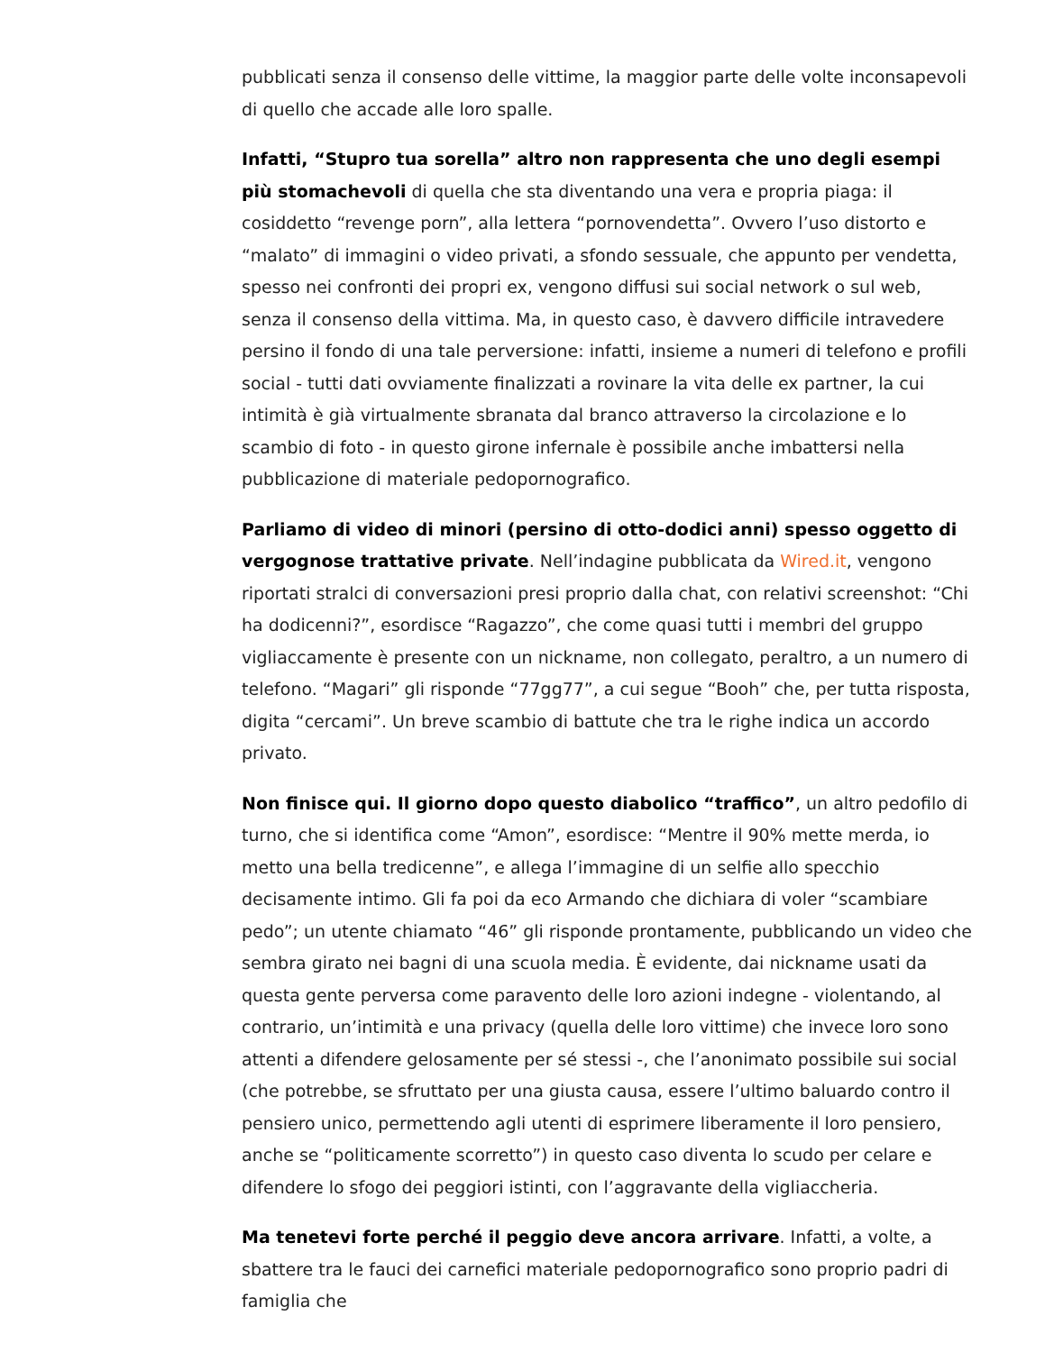pubblicati senza il consenso delle vittime, la maggior parte delle volte inconsapevoli di quello che accade alle loro spalle.
Infatti, “Stupro tua sorella” altro non rappresenta che uno degli esempi più stomachevoli di quella che sta diventando una vera e propria piaga: il cosiddetto “revenge porn”, alla lettera “pornovendetta”. Ovvero l’uso distorto e “malato” di immagini o video privati, a sfondo sessuale, che appunto per vendetta, spesso nei confronti dei propri ex, vengono diffusi sui social network o sul web, senza il consenso della vittima. Ma, in questo caso, è davvero difficile intravedere persino il fondo di una tale perversione: infatti, insieme a numeri di telefono e profili social - tutti dati ovviamente finalizzati a rovinare la vita delle ex partner, la cui intimità è già virtualmente sbranata dal branco attraverso la circolazione e lo scambio di foto - in questo girone infernale è possibile anche imbattersi nella pubblicazione di materiale pedopornografico.
Parliamo di video di minori (persino di otto-dodici anni) spesso oggetto di vergognose trattative private. Nell’indagine pubblicata da Wired.it, vengono riportati stralci di conversazioni presi proprio dalla chat, con relativi screenshot: “Chi ha dodicenni?”, esordisce “Ragazzo”, che come quasi tutti i membri del gruppo vigliaccamente è presente con un nickname, non collegato, peraltro, a un numero di telefono. “Magari” gli risponde “77gg77”, a cui segue “Booh” che, per tutta risposta, digita “cercami”. Un breve scambio di battute che tra le righe indica un accordo privato.
Non finisce qui. Il giorno dopo questo diabolico “traffico”, un altro pedofilo di turno, che si identifica come “Amon”, esordisce: “Mentre il 90% mette merda, io metto una bella tredicenne”, e allega l’immagine di un selfie allo specchio decisamente intimo. Gli fa poi da eco Armando che dichiara di voler “scambiare pedo”; un utente chiamato “46” gli risponde prontamente, pubblicando un video che sembra girato nei bagni di una scuola media. È evidente, dai nickname usati da questa gente perversa come paravento delle loro azioni indegne - violentando, al contrario, un’intimità e una privacy (quella delle loro vittime) che invece loro sono attenti a difendere gelosamente per sé stessi -, che l’anonimato possibile sui social (che potrebbe, se sfruttato per una giusta causa, essere l’ultimo baluardo contro il pensiero unico, permettendo agli utenti di esprimere liberamente il loro pensiero, anche se “politicamente scorretto”) in questo caso diventa lo scudo per celare e difendere lo sfogo dei peggiori istinti, con l’aggravante della vigliaccheria.
Ma tenetevi forte perché il peggio deve ancora arrivare. Infatti, a volte, a sbattere tra le fauci dei carnefici materiale pedopornografico sono proprio padri di famiglia che